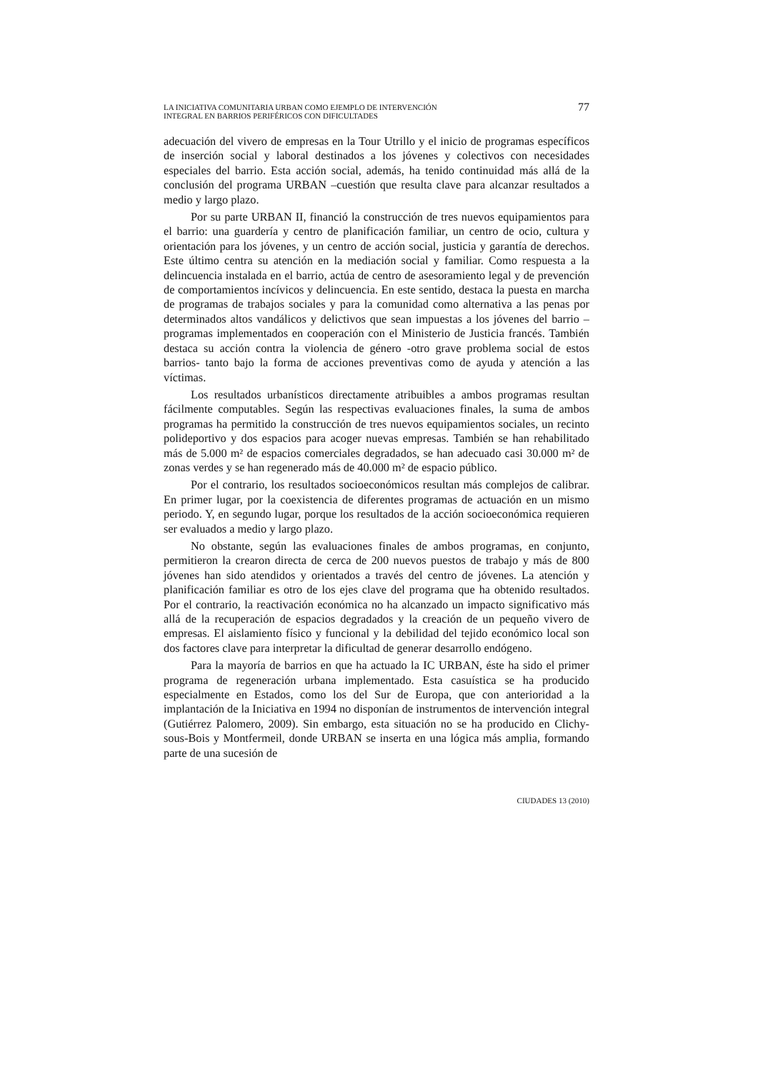LA INICIATIVA COMUNITARIA URBAN COMO EJEMPLO DE INTERVENCIÓN
INTEGRAL EN BARRIOS PERIFÉRICOS CON DIFICULTADES
77
adecuación del vivero de empresas en la Tour Utrillo y el inicio de programas específicos de inserción social y laboral destinados a los jóvenes y colectivos con necesidades especiales del barrio. Esta acción social, además, ha tenido continuidad más allá de la conclusión del programa URBAN –cuestión que resulta clave para alcanzar resultados a medio y largo plazo.
Por su parte URBAN II, financió la construcción de tres nuevos equipamientos para el barrio: una guardería y centro de planificación familiar, un centro de ocio, cultura y orientación para los jóvenes, y un centro de acción social, justicia y garantía de derechos. Este último centra su atención en la mediación social y familiar. Como respuesta a la delincuencia instalada en el barrio, actúa de centro de asesoramiento legal y de prevención de comportamientos incívicos y delincuencia. En este sentido, destaca la puesta en marcha de programas de trabajos sociales y para la comunidad como alternativa a las penas por determinados altos vandálicos y delictivos que sean impuestas a los jóvenes del barrio –programas implementados en cooperación con el Ministerio de Justicia francés. También destaca su acción contra la violencia de género -otro grave problema social de estos barrios- tanto bajo la forma de acciones preventivas como de ayuda y atención a las víctimas.
Los resultados urbanísticos directamente atribuibles a ambos programas resultan fácilmente computables. Según las respectivas evaluaciones finales, la suma de ambos programas ha permitido la construcción de tres nuevos equipamientos sociales, un recinto polideportivo y dos espacios para acoger nuevas empresas. También se han rehabilitado más de 5.000 m² de espacios comerciales degradados, se han adecuado casi 30.000 m² de zonas verdes y se han regenerado más de 40.000 m² de espacio público.
Por el contrario, los resultados socioeconómicos resultan más complejos de calibrar. En primer lugar, por la coexistencia de diferentes programas de actuación en un mismo periodo. Y, en segundo lugar, porque los resultados de la acción socioeconómica requieren ser evaluados a medio y largo plazo.
No obstante, según las evaluaciones finales de ambos programas, en conjunto, permitieron la crearon directa de cerca de 200 nuevos puestos de trabajo y más de 800 jóvenes han sido atendidos y orientados a través del centro de jóvenes. La atención y planificación familiar es otro de los ejes clave del programa que ha obtenido resultados. Por el contrario, la reactivación económica no ha alcanzado un impacto significativo más allá de la recuperación de espacios degradados y la creación de un pequeño vivero de empresas. El aislamiento físico y funcional y la debilidad del tejido económico local son dos factores clave para interpretar la dificultad de generar desarrollo endógeno.
Para la mayoría de barrios en que ha actuado la IC URBAN, éste ha sido el primer programa de regeneración urbana implementado. Esta casuística se ha producido especialmente en Estados, como los del Sur de Europa, que con anterioridad a la implantación de la Iniciativa en 1994 no disponían de instrumentos de intervención integral (Gutiérrez Palomero, 2009). Sin embargo, esta situación no se ha producido en Clichy-sous-Bois y Montfermeil, donde URBAN se inserta en una lógica más amplia, formando parte de una sucesión de
CIUDADES 13 (2010)